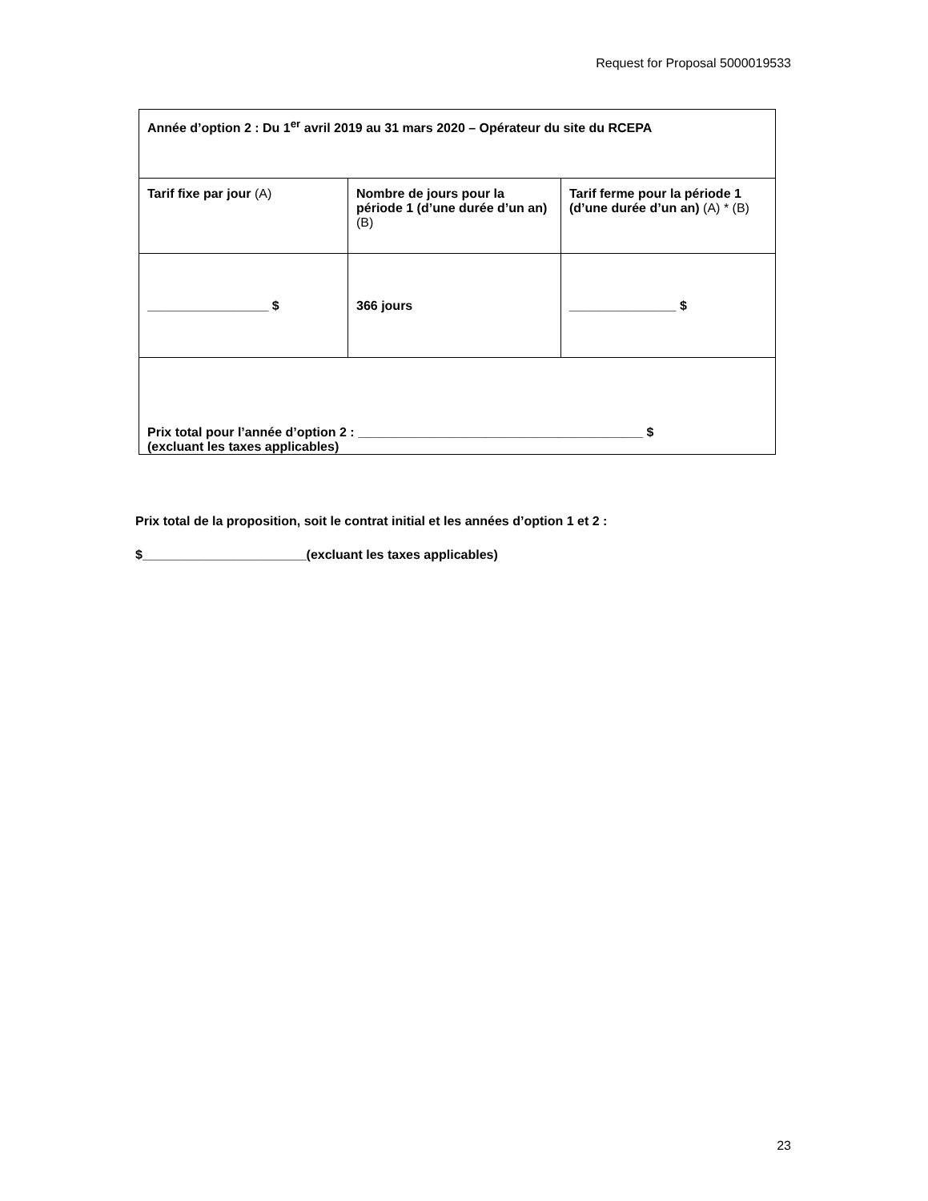Request for Proposal 5000019533
| Année d’option 2 : Du 1<sup>er</sup> avril 2019 au 31 mars 2020 – Opérateur du site du RCEPA | | |
| Tarif fixe par jour (A) | Nombre de jours pour la période 1 (d’une durée d’un an) (B) | Tarif ferme pour la période 1 (d’une durée d’un an) (A) * (B) |
| _________________ $ | 366 jours | _______________ $ |
| Prix total pour l’année d’option 2 : ________________________________________ $ (excluant les taxes applicables) | | |
Prix total de la proposition, soit le contrat initial et les années d’option 1 et 2 :
$_______________________(excluant les taxes applicables)
23